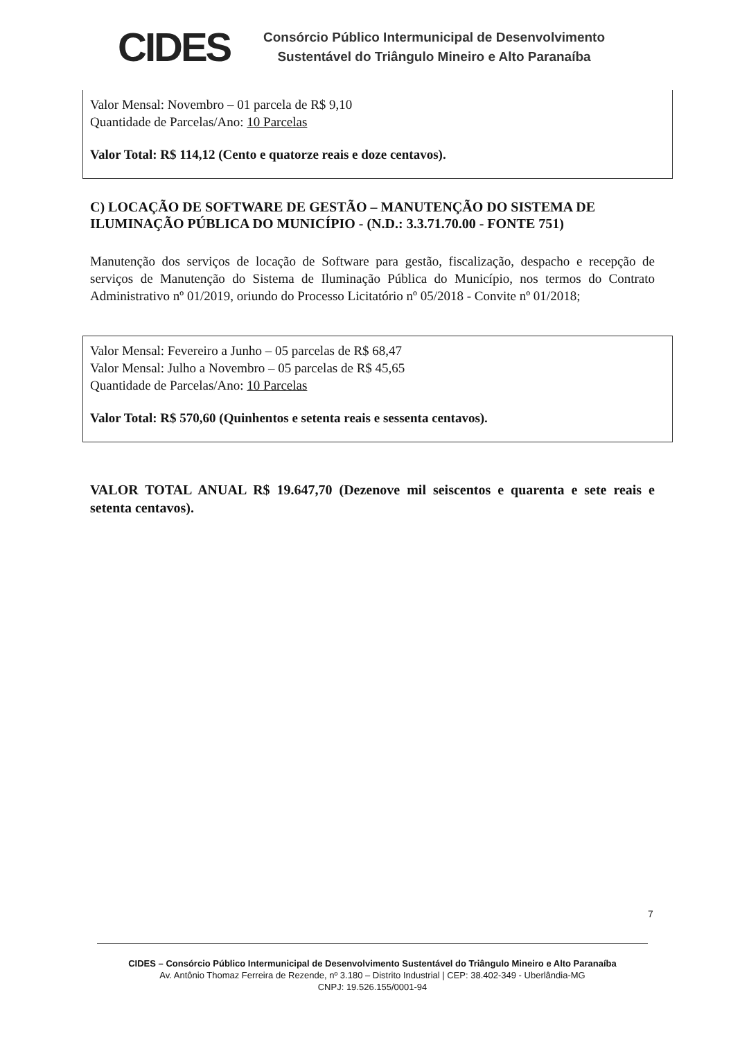CIDES
Consórcio Público Intermunicipal de Desenvolvimento
Sustentável do Triângulo Mineiro e Alto Paranaíba
Valor Mensal: Novembro – 01 parcela de R$ 9,10
Quantidade de Parcelas/Ano: 10 Parcelas
Valor Total: R$ 114,12 (Cento e quatorze reais e doze centavos).
C) LOCAÇÃO DE SOFTWARE DE GESTÃO – MANUTENÇÃO DO SISTEMA DE ILUMINAÇÃO PÚBLICA DO MUNICÍPIO - (N.D.: 3.3.71.70.00 - FONTE 751)
Manutenção dos serviços de locação de Software para gestão, fiscalização, despacho e recepção de serviços de Manutenção do Sistema de Iluminação Pública do Município, nos termos do Contrato Administrativo nº 01/2019, oriundo do Processo Licitatório nº 05/2018 - Convite nº 01/2018;
Valor Mensal: Fevereiro a Junho – 05 parcelas de R$ 68,47
Valor Mensal: Julho a Novembro – 05 parcelas de R$ 45,65
Quantidade de Parcelas/Ano: 10 Parcelas
Valor Total: R$ 570,60 (Quinhentos e setenta reais e sessenta centavos).
VALOR TOTAL ANUAL R$ 19.647,70 (Dezenove mil seiscentos e quarenta e sete reais e setenta centavos).
7
CIDES – Consórcio Público Intermunicipal de Desenvolvimento Sustentável do Triângulo Mineiro e Alto Paranaíba
Av. Antônio Thomaz Ferreira de Rezende, nº 3.180 – Distrito Industrial | CEP: 38.402-349 - Uberlândia-MG
CNPJ: 19.526.155/0001-94